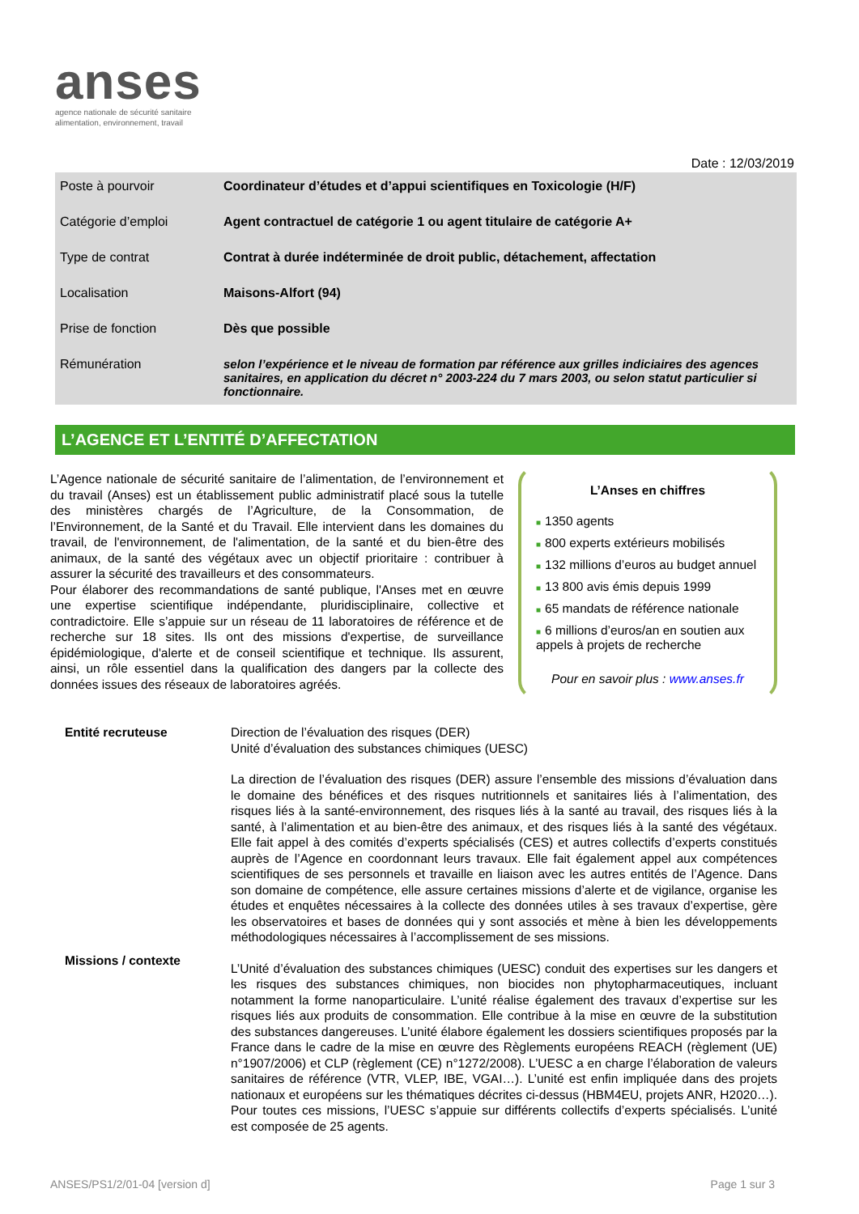anses
agence nationale de sécurité sanitaire
alimentation, environnement, travail
Date : 12/03/2019
| Poste à pourvoir | Coordinateur d’études et d’appui scientifiques en Toxicologie (H/F) |
| Catégorie d’emploi | Agent contractuel de catégorie 1 ou agent titulaire de catégorie A+ |
| Type de contrat | Contrat à durée indéterminée de droit public, détachement, affectation |
| Localisation | Maisons-Alfort (94) |
| Prise de fonction | Dès que possible |
| Rémunération | selon l’expérience et le niveau de formation par référence aux grilles indiciaires des agences sanitaires, en application du décret n° 2003-224 du 7 mars 2003, ou selon statut particulier si fonctionnaire. |
L’AGENCE ET L’ENTITÉ D’AFFECTATION
L’Agence nationale de sécurité sanitaire de l’alimentation, de l’environnement et du travail (Anses) est un établissement public administratif placé sous la tutelle des ministères chargés de l’Agriculture, de la Consommation, de l’Environnement, de la Santé et du Travail. Elle intervient dans les domaines du travail, de l'environnement, de l'alimentation, de la santé et du bien-être des animaux, de la santé des végétaux avec un objectif prioritaire : contribuer à assurer la sécurité des travailleurs et des consommateurs.
Pour élaborer des recommandations de santé publique, l'Anses met en œuvre une expertise scientifique indépendante, pluridisciplinaire, collective et contradictoire. Elle s’appuie sur un réseau de 11 laboratoires de référence et de recherche sur 18 sites. Ils ont des missions d'expertise, de surveillance épidémiologique, d'alerte et de conseil scientifique et technique. Ils assurent, ainsi, un rôle essentiel dans la qualification des dangers par la collecte des données issues des réseaux de laboratoires agréés.
L’Anses en chiffres
■ 1350 agents
■ 800 experts extérieurs mobilisés
■ 132 millions d’euros au budget annuel
■ 13 800 avis émis depuis 1999
■ 65 mandats de référence nationale
■ 6 millions d’euros/an en soutien aux appels à projets de recherche
Pour en savoir plus : www.anses.fr
Entité recruteuse
Direction de l’évaluation des risques (DER)
Unité d’évaluation des substances chimiques (UESC)
Missions / contexte
La direction de l’évaluation des risques (DER) assure l’ensemble des missions d’évaluation dans le domaine des bénéfices et des risques nutritionnels et sanitaires liés à l’alimentation, des risques liés à la santé-environnement, des risques liés à la santé au travail, des risques liés à la santé, à l’alimentation et au bien-être des animaux, et des risques liés à la santé des végétaux. Elle fait appel à des comités d’experts spécialisés (CES) et autres collectifs d’experts constitués auprès de l’Agence en coordonnant leurs travaux. Elle fait également appel aux compétences scientifiques de ses personnels et travaille en liaison avec les autres entités de l’Agence. Dans son domaine de compétence, elle assure certaines missions d’alerte et de vigilance, organise les études et enquêtes nécessaires à la collecte des données utiles à ses travaux d’expertise, gère les observatoires et bases de données qui y sont associés et mène à bien les développements méthodologiques nécessaires à l’accomplissement de ses missions.
L’Unité d’évaluation des substances chimiques (UESC) conduit des expertises sur les dangers et les risques des substances chimiques, non biocides non phytopharmaceutiques, incluant notamment la forme nanoparticulaire. L’unité réalise également des travaux d’expertise sur les risques liés aux produits de consommation. Elle contribue à la mise en œuvre de la substitution des substances dangereuses. L’unité élabore également les dossiers scientifiques proposés par la France dans le cadre de la mise en œuvre des Règlements européens REACH (règlement (UE) n°1907/2006) et CLP (règlement (CE) n°1272/2008). L’UESC a en charge l’élaboration de valeurs sanitaires de référence (VTR, VLEP, IBE, VGAI…). L’unité est enfin impliquée dans des projets nationaux et européens sur les thématiques décrites ci-dessus (HBM4EU, projets ANR, H2020…). Pour toutes ces missions, l’UESC s’appuie sur différents collectifs d’experts spécialisés. L’unité est composée de 25 agents.
ANSES/PS1/2/01-04 [version d] Page 1 sur 3